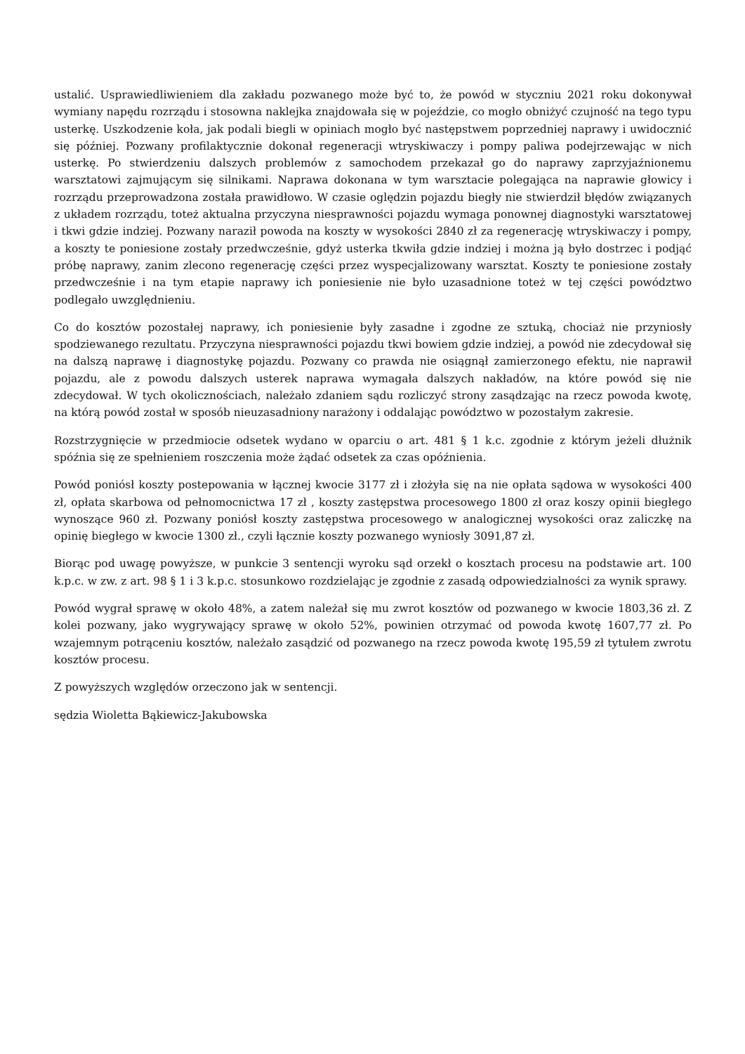ustalić. Usprawiedliwieniem dla zakładu pozwanego może być to, że powód w styczniu 2021 roku dokonywał wymiany napędu rozrządu i stosowna naklejka znajdowała się w pojeździe, co mogło obniżyć czujność na tego typu usterkę. Uszkodzenie koła, jak podali biegli w opiniach mogło być następstwem poprzedniej naprawy i uwidocznić się później. Pozwany profilaktycznie dokonał regeneracji wtryskiwaczy i pompy paliwa podejrzewając w nich usterkę. Po stwierdzeniu dalszych problemów z samochodem przekazał go do naprawy zaprzyjaźnionemu warsztatowi zajmującym się silnikami. Naprawa dokonana w tym warsztacie polegająca na naprawie głowicy i rozrządu przeprowadzona została prawidłowo. W czasie oględzin pojazdu biegły nie stwierdził błędów związanych z układem rozrządu, toteż aktualna przyczyna niesprawności pojazdu wymaga ponownej diagnostyki warsztatowej i tkwi gdzie indziej. Pozwany naraził powoda na koszty w wysokości 2840 zł za regenerację wtryskiwaczy i pompy, a koszty te poniesione zostały przedwcześnie, gdyż usterka tkwiła gdzie indziej i można ją było dostrzec i podjąć próbę naprawy, zanim zlecono regenerację części przez wyspecjalizowany warsztat. Koszty te poniesione zostały przedwcześnie i na tym etapie naprawy ich poniesienie nie było uzasadnione toteż w tej części powództwo podlegało uwzględnieniu.
Co do kosztów pozostałej naprawy, ich poniesienie były zasadne i zgodne ze sztuką, chociaż nie przyniosły spodziewanego rezultatu. Przyczyna niesprawności pojazdu tkwi bowiem gdzie indziej, a powód nie zdecydował się na dalszą naprawę i diagnostykę pojazdu. Pozwany co prawda nie osiągnął zamierzonego efektu, nie naprawił pojazdu, ale z powodu dalszych usterek naprawa wymagała dalszych nakładów, na które powód się nie zdecydował. W tych okolicznościach, należało zdaniem sądu rozliczyć strony zasądzając na rzecz powoda kwotę, na którą powód został w sposób nieuzasadniony narażony i oddalając powództwo w pozostałym zakresie.
Rozstrzygnięcie w przedmiocie odsetek wydano w oparciu o art. 481 § 1 k.c. zgodnie z którym jeżeli dłużnik spóźnia się ze spełnieniem roszczenia może żądać odsetek za czas opóźnienia.
Powód poniósł koszty postepowania w łącznej kwocie 3177 zł i złożyła się na nie opłata sądowa w wysokości 400 zł, opłata skarbowa od pełnomocnictwa 17 zł , koszty zastępstwa procesowego 1800 zł oraz koszy opinii biegłego wynoszące 960 zł. Pozwany poniósł koszty zastępstwa procesowego w analogicznej wysokości oraz zaliczkę na opinię biegłego w kwocie 1300 zł., czyli łącznie koszty pozwanego wyniosły 3091,87 zł.
Biorąc pod uwagę powyższe, w punkcie 3 sentencji wyroku sąd orzekł o kosztach procesu na podstawie art. 100 k.p.c. w zw. z art. 98 § 1 i 3 k.p.c. stosunkowo rozdzielając je zgodnie z zasadą odpowiedzialności za wynik sprawy.
Powód wygrał sprawę w około 48%, a zatem należał się mu zwrot kosztów od pozwanego w kwocie 1803,36 zł. Z kolei pozwany, jako wygrywający sprawę w około 52%, powinien otrzymać od powoda kwotę 1607,77 zł. Po wzajemnym potrąceniu kosztów, należało zasądzić od pozwanego na rzecz powoda kwotę 195,59 zł tytułem zwrotu kosztów procesu.
Z powyższych względów orzeczono jak w sentencji.
sędzia Wioletta Bąkiewicz-Jakubowska